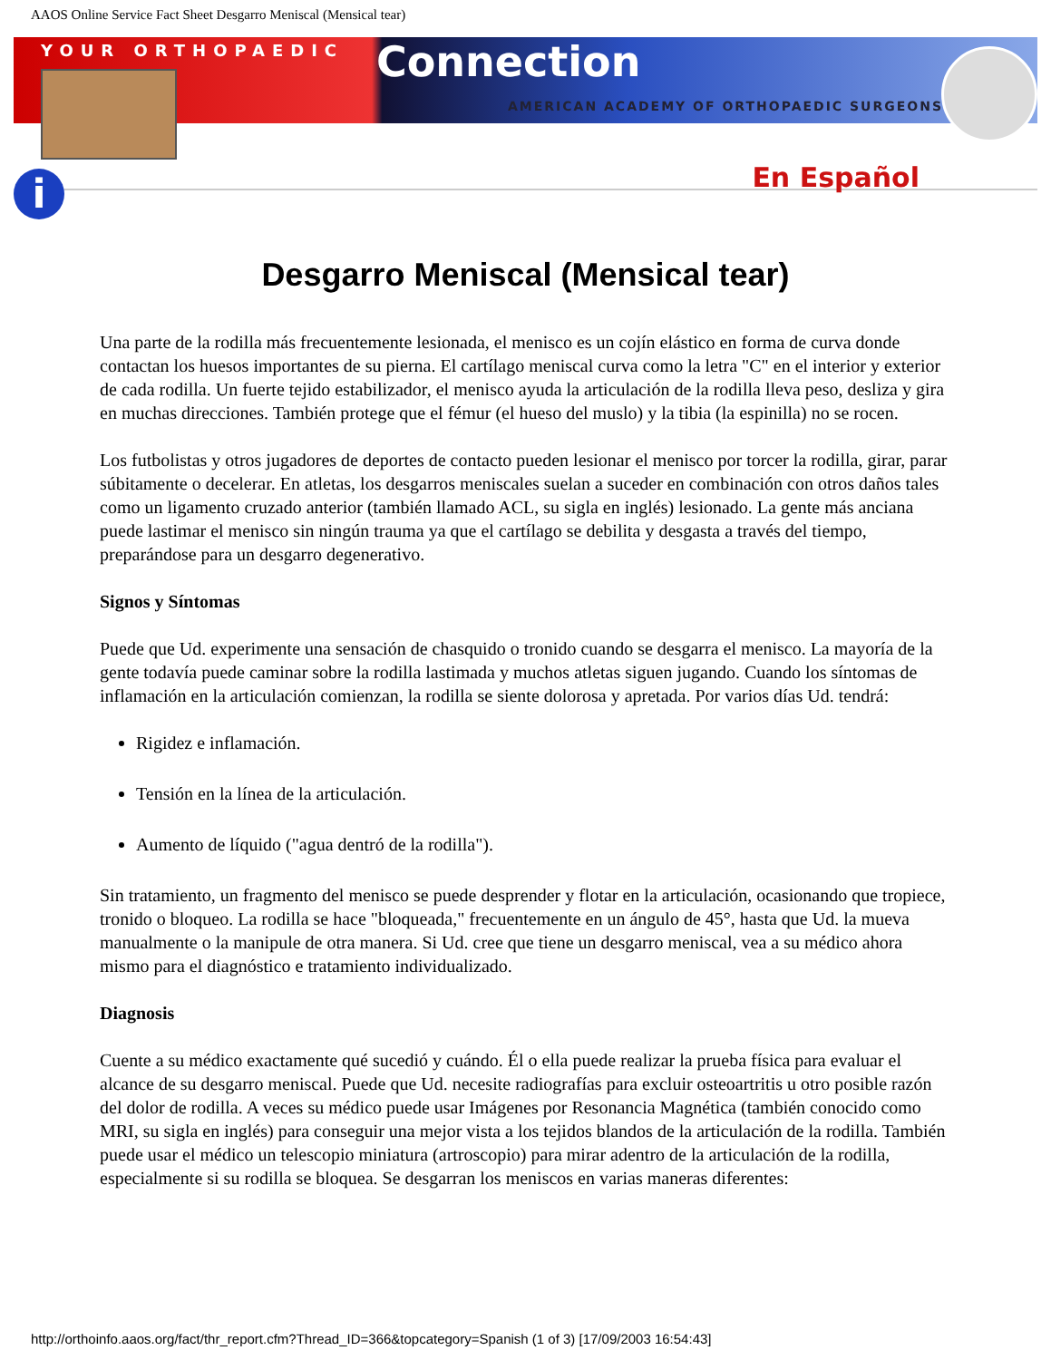AAOS Online Service Fact Sheet Desgarro Meniscal (Mensical tear)
YOUR ORTHOPAEDIC
Connection
AMERICAN ACADEMY OF ORTHOPAEDIC SURGEONS
En Español
i
Desgarro Meniscal (Mensical tear)
Una parte de la rodilla más frecuentemente lesionada, el menisco es un cojín elástico en forma de curva donde contactan los huesos importantes de su pierna. El cartílago meniscal curva como la letra "C" en el interior y exterior de cada rodilla. Un fuerte tejido estabilizador, el menisco ayuda la articulación de la rodilla lleva peso, desliza y gira en muchas direcciones. También protege que el fémur (el hueso del muslo) y la tibia (la espinilla) no se rocen.
Los futbolistas y otros jugadores de deportes de contacto pueden lesionar el menisco por torcer la rodilla, girar, parar súbitamente o decelerar. En atletas, los desgarros meniscales suelan a suceder en combinación con otros daños tales como un ligamento cruzado anterior (también llamado ACL, su sigla en inglés) lesionado. La gente más anciana puede lastimar el menisco sin ningún trauma ya que el cartílago se debilita y desgasta a través del tiempo, preparándose para un desgarro degenerativo.
Signos y Síntomas
Puede que Ud. experimente una sensación de chasquido o tronido cuando se desgarra el menisco. La mayoría de la gente todavía puede caminar sobre la rodilla lastimada y muchos atletas siguen jugando. Cuando los síntomas de inflamación en la articulación comienzan, la rodilla se siente dolorosa y apretada. Por varios días Ud. tendrá:
Rigidez e inflamación.
Tensión en la línea de la articulación.
Aumento de líquido ("agua dentró de la rodilla").
Sin tratamiento, un fragmento del menisco se puede desprender y flotar en la articulación, ocasionando que tropiece, tronido o bloqueo. La rodilla se hace "bloqueada," frecuentemente en un ángulo de 45°, hasta que Ud. la mueva manualmente o la manipule de otra manera. Si Ud. cree que tiene un desgarro meniscal, vea a su médico ahora mismo para el diagnóstico e tratamiento individualizado.
Diagnosis
Cuente a su médico exactamente qué sucedió y cuándo. Él o ella puede realizar la prueba física para evaluar el alcance de su desgarro meniscal. Puede que Ud. necesite radiografías para excluir osteoartritis u otro posible razón del dolor de rodilla. A veces su médico puede usar Imágenes por Resonancia Magnética (también conocido como MRI, su sigla en inglés) para conseguir una mejor vista a los tejidos blandos de la articulación de la rodilla. También puede usar el médico un telescopio miniatura (artroscopio) para mirar adentro de la articulación de la rodilla, especialmente si su rodilla se bloquea. Se desgarran los meniscos en varias maneras diferentes:
http://orthoinfo.aaos.org/fact/thr_report.cfm?Thread_ID=366&topcategory=Spanish (1 of 3) [17/09/2003 16:54:43]